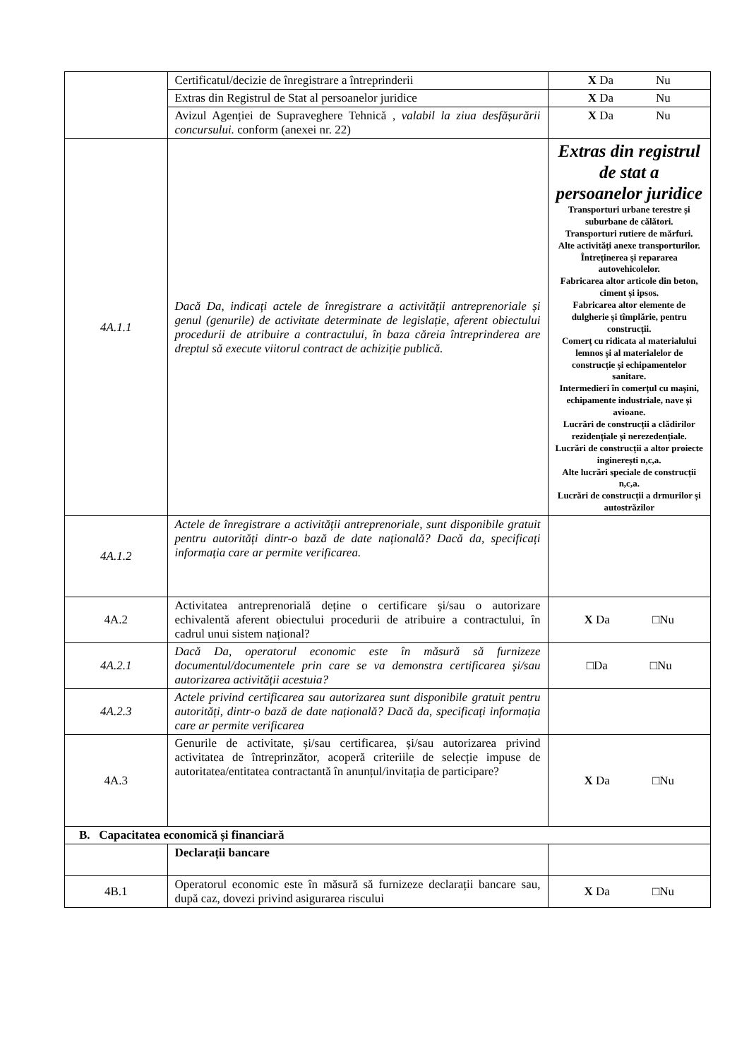| | Certificatul/decizie de înregistrare a întreprinderii | X Da Nu |
| | Extras din Registrul de Stat al persoanelor juridice | X Da Nu |
| | Avizul Agenției de Supraveghere Tehnică , valabil la ziua desfășurării concursului. conform (anexei nr. 22) | X Da Nu |
| 4A.1.1 | Dacă Da, indicați actele de înregistrare a activității antreprenoriale și genul (genurile) de activitate determinate de legislație, aferent obiectului procedurii de atribuire a contractului, în baza căreia întreprinderea are dreptul să execute viitorul contract de achiziție publică. | Extras din registrul de stat a persoanelor juridice Transporturi urbane terestre și suburbane de călători. Transporturi rutiere de mărfuri. Alte activități anexe transporturilor. Întreținerea și repararea autovehicolelor. Fabricarea altor articole din beton, ciment și ipsos. Fabricarea altor elemente de dulgherie și tîmplărie, pentru construcții. Comerț cu ridicata al materialului lemnos și al materialelor de construcție și echipamentelor sanitare. Intermedieri în comerțul cu mașini, echipamente industriale, nave și avioane. Lucrări de construcții a clădirilor rezidențiale și nerezedențiale. Lucrări de construcții a altor proiecte inginerești n,c,a. Alte lucrări speciale de construcții n,c,a. Lucrări de construcții a drmurilor și autostrăzilor |
| 4A.1.2 | Actele de înregistrare a activității antreprenoriale, sunt disponibile gratuit pentru autorități dintr-o bază de date națională? Dacă da, specificați informația care ar permite verificarea. | |
| 4A.2 | Activitatea antreprenorială deține o certificare și/sau o autorizare echivalentă aferent obiectului procedurii de atribuire a contractului, în cadrul unui sistem național? | X Da □Nu |
| 4A.2.1 | Dacă Da, operatorul economic este în măsură să furnizeze documentul/documentele prin care se va demonstra certificarea și/sau autorizarea activității acestuia? | □Da □Nu |
| 4A.2.3 | Actele privind certificarea sau autorizarea sunt disponibile gratuit pentru autorități, dintr-o bază de date națională? Dacă da, specificați informația care ar permite verificarea | |
| 4A.3 | Genurile de activitate, și/sau certificarea, și/sau autorizarea privind activitatea de întreprinzător, acoperă criteriile de selecție impuse de autoritatea/entitatea contractantă în anunțul/invitația de participare? | X Da □Nu |
| B. Capacitatea economică și financiară | | |
| | Declarații bancare | |
| 4B.1 | Operatorul economic este în măsură să furnizeze declarații bancare sau, după caz, dovezi privind asigurarea riscului | X Da □Nu |